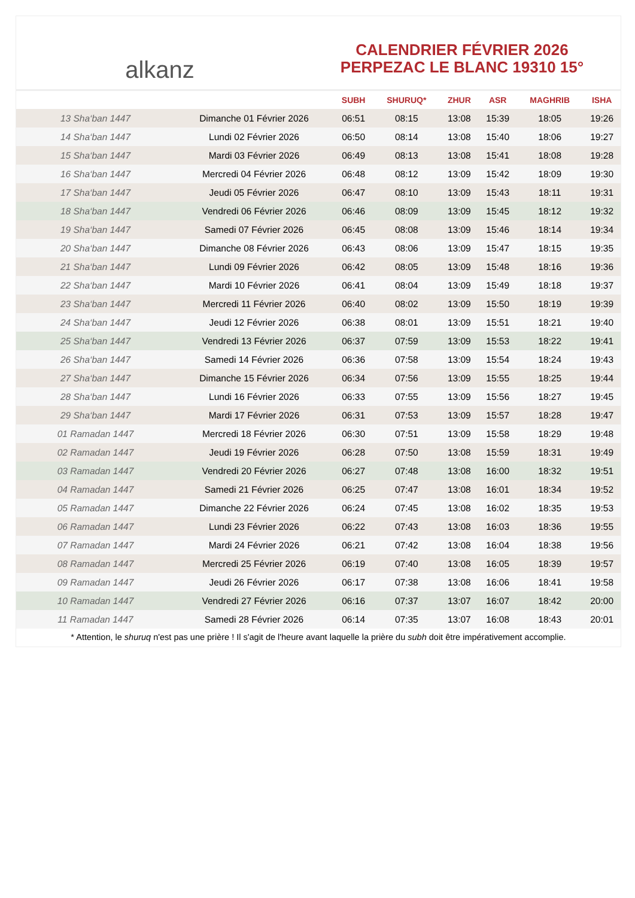alkanz
CALENDRIER FÉVRIER 2026
PERPEZAC LE BLANC 19310 15°
| | | SUBH | SHURUQ* | ZHUR | ASR | MAGHRIB | ISHA |
| --- | --- | --- | --- | --- | --- | --- | --- |
| 13 Sha‘ban 1447 | Dimanche 01 Février 2026 | 06:51 | 08:15 | 13:08 | 15:39 | 18:05 | 19:26 |
| 14 Sha‘ban 1447 | Lundi 02 Février 2026 | 06:50 | 08:14 | 13:08 | 15:40 | 18:06 | 19:27 |
| 15 Sha‘ban 1447 | Mardi 03 Février 2026 | 06:49 | 08:13 | 13:08 | 15:41 | 18:08 | 19:28 |
| 16 Sha‘ban 1447 | Mercredi 04 Février 2026 | 06:48 | 08:12 | 13:09 | 15:42 | 18:09 | 19:30 |
| 17 Sha‘ban 1447 | Jeudi 05 Février 2026 | 06:47 | 08:10 | 13:09 | 15:43 | 18:11 | 19:31 |
| 18 Sha‘ban 1447 | Vendredi 06 Février 2026 | 06:46 | 08:09 | 13:09 | 15:45 | 18:12 | 19:32 |
| 19 Sha‘ban 1447 | Samedi 07 Février 2026 | 06:45 | 08:08 | 13:09 | 15:46 | 18:14 | 19:34 |
| 20 Sha‘ban 1447 | Dimanche 08 Février 2026 | 06:43 | 08:06 | 13:09 | 15:47 | 18:15 | 19:35 |
| 21 Sha‘ban 1447 | Lundi 09 Février 2026 | 06:42 | 08:05 | 13:09 | 15:48 | 18:16 | 19:36 |
| 22 Sha‘ban 1447 | Mardi 10 Février 2026 | 06:41 | 08:04 | 13:09 | 15:49 | 18:18 | 19:37 |
| 23 Sha‘ban 1447 | Mercredi 11 Février 2026 | 06:40 | 08:02 | 13:09 | 15:50 | 18:19 | 19:39 |
| 24 Sha‘ban 1447 | Jeudi 12 Février 2026 | 06:38 | 08:01 | 13:09 | 15:51 | 18:21 | 19:40 |
| 25 Sha‘ban 1447 | Vendredi 13 Février 2026 | 06:37 | 07:59 | 13:09 | 15:53 | 18:22 | 19:41 |
| 26 Sha‘ban 1447 | Samedi 14 Février 2026 | 06:36 | 07:58 | 13:09 | 15:54 | 18:24 | 19:43 |
| 27 Sha‘ban 1447 | Dimanche 15 Février 2026 | 06:34 | 07:56 | 13:09 | 15:55 | 18:25 | 19:44 |
| 28 Sha‘ban 1447 | Lundi 16 Février 2026 | 06:33 | 07:55 | 13:09 | 15:56 | 18:27 | 19:45 |
| 29 Sha‘ban 1447 | Mardi 17 Février 2026 | 06:31 | 07:53 | 13:09 | 15:57 | 18:28 | 19:47 |
| 01 Ramadan 1447 | Mercredi 18 Février 2026 | 06:30 | 07:51 | 13:09 | 15:58 | 18:29 | 19:48 |
| 02 Ramadan 1447 | Jeudi 19 Février 2026 | 06:28 | 07:50 | 13:08 | 15:59 | 18:31 | 19:49 |
| 03 Ramadan 1447 | Vendredi 20 Février 2026 | 06:27 | 07:48 | 13:08 | 16:00 | 18:32 | 19:51 |
| 04 Ramadan 1447 | Samedi 21 Février 2026 | 06:25 | 07:47 | 13:08 | 16:01 | 18:34 | 19:52 |
| 05 Ramadan 1447 | Dimanche 22 Février 2026 | 06:24 | 07:45 | 13:08 | 16:02 | 18:35 | 19:53 |
| 06 Ramadan 1447 | Lundi 23 Février 2026 | 06:22 | 07:43 | 13:08 | 16:03 | 18:36 | 19:55 |
| 07 Ramadan 1447 | Mardi 24 Février 2026 | 06:21 | 07:42 | 13:08 | 16:04 | 18:38 | 19:56 |
| 08 Ramadan 1447 | Mercredi 25 Février 2026 | 06:19 | 07:40 | 13:08 | 16:05 | 18:39 | 19:57 |
| 09 Ramadan 1447 | Jeudi 26 Février 2026 | 06:17 | 07:38 | 13:08 | 16:06 | 18:41 | 19:58 |
| 10 Ramadan 1447 | Vendredi 27 Février 2026 | 06:16 | 07:37 | 13:07 | 16:07 | 18:42 | 20:00 |
| 11 Ramadan 1447 | Samedi 28 Février 2026 | 06:14 | 07:35 | 13:07 | 16:08 | 18:43 | 20:01 |
* Attention, le shuruq n'est pas une prière ! Il s'agit de l'heure avant laquelle la prière du subh doit être impérativement accomplie.